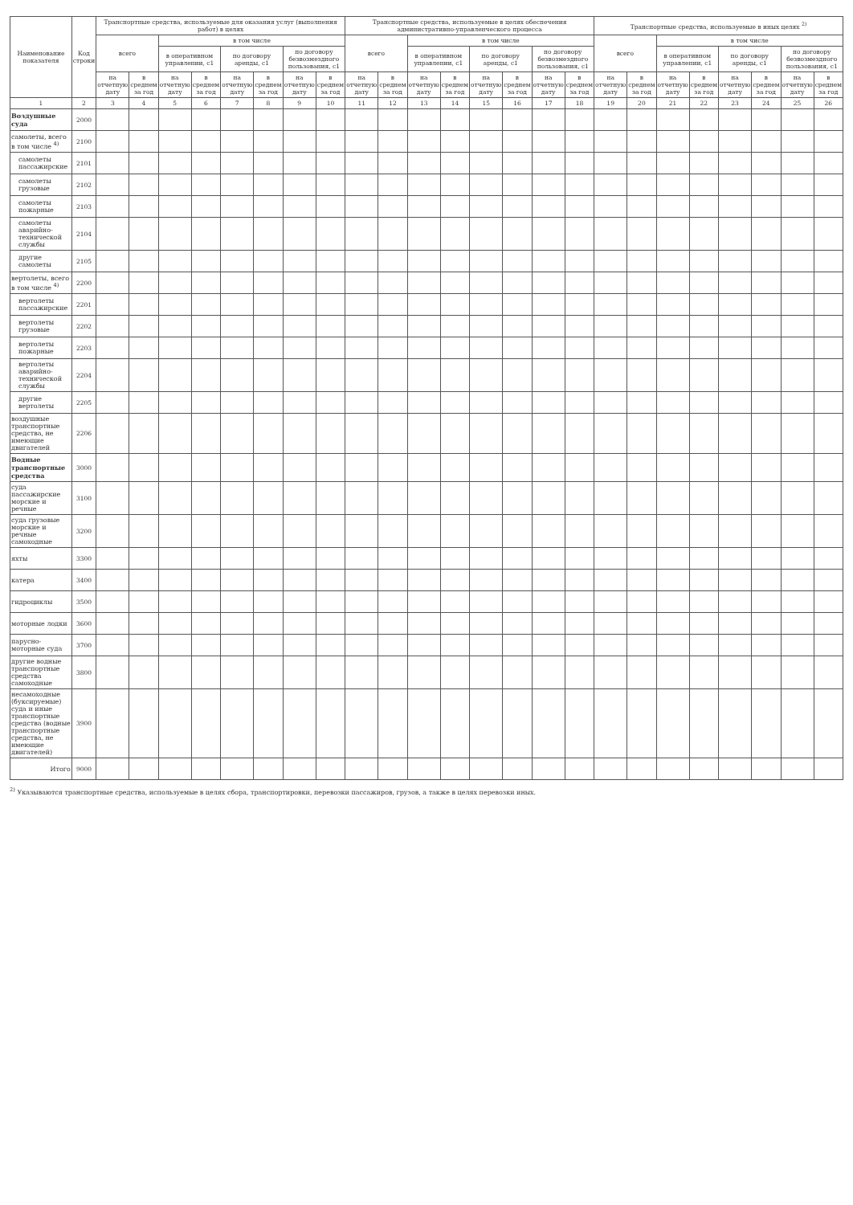| Наименование показателя | Код строки | Транспортные средства, используемые для оказания услуг (выполнения работ) в целях | | | | | | | | Транспортные средства, используемые в целях обеспечения административно-управленческого процесса | | | | | | | | Транспортные средства, используемые в иных целях <sup>2)</sup> | | | | | | | |
| --- | --- | --- | --- | --- | --- | --- | --- | --- | --- | --- | --- | --- | --- | --- | --- | --- | --- | --- | --- | --- | --- | --- | --- | --- | --- |
| | | всего | | в том числе | | | | | | всего | | в том числе | | | | | | всего | | в том числе | | | | | |
| | | | | в оперативном управлении, с1 | | по договору аренды, с1 | | по договору безвозмездного пользования, с1 | | | | в оперативном управлении, с1 | | по договору аренды, с1 | | по договору безвозмездного пользования, с1 | | | | в оперативном управлении, с1 | | по договору аренды, с1 | | по договору безвозмездного пользования, с1 | |
| | | на отчетную дату | в среднем за год | на отчетную дату | в среднем за год | на отчетную дату | в среднем за год | на отчетную дату | в среднем за год | на отчетную дату | в среднем за год | на отчетную дату | в среднем за год | на отчетную дату | в среднем за год | на отчетную дату | в среднем за год | на отчетную дату | в среднем за год | на отчетную дату | в среднем за год | на отчетную дату | в среднем за год | на отчетную дату | в среднем за год |
| 1 | 2 | 3 | 4 | 5 | 6 | 7 | 8 | 9 | 10 | 11 | 12 | 13 | 14 | 15 | 16 | 17 | 18 | 19 | 20 | 21 | 22 | 23 | 24 | 25 | 26 |
| Воздушные суда | 2000 | | | | | | | | | | | | | | | | | | | | | | | | |
| самолеты, всего в том числе <sup>4)</sup> | 2100 | | | | | | | | | | | | | | | | | | | | | | | | |
| самолеты пассажирские | 2101 | | | | | | | | | | | | | | | | | | | | | | | | |
| самолеты грузовые | 2102 | | | | | | | | | | | | | | | | | | | | | | | | |
| самолеты пожарные | 2103 | | | | | | | | | | | | | | | | | | | | | | | | |
| самолеты аварийно-технической службы | 2104 | | | | | | | | | | | | | | | | | | | | | | | | |
| другие самолеты | 2105 | | | | | | | | | | | | | | | | | | | | | | | | |
| вертолеты, всего в том числе <sup>4)</sup> | 2200 | | | | | | | | | | | | | | | | | | | | | | | | |
| вертолеты пассажирские | 2201 | | | | | | | | | | | | | | | | | | | | | | | | |
| вертолеты грузовые | 2202 | | | | | | | | | | | | | | | | | | | | | | | | |
| вертолеты пожарные | 2203 | | | | | | | | | | | | | | | | | | | | | | | | |
| вертолеты аварийно-технической службы | 2204 | | | | | | | | | | | | | | | | | | | | | | | | |
| другие вертолеты | 2205 | | | | | | | | | | | | | | | | | | | | | | | | |
| воздушные транспортные средства, не имеющие двигателей | 2206 | | | | | | | | | | | | | | | | | | | | | | | | |
| Водные транспортные средства | 3000 | | | | | | | | | | | | | | | | | | | | | | | | |
| суда пассажирские морские и речные | 3100 | | | | | | | | | | | | | | | | | | | | | | | | |
| суда грузовые морские и речные самоходные | 3200 | | | | | | | | | | | | | | | | | | | | | | | | |
| яхты | 3300 | | | | | | | | | | | | | | | | | | | | | | | | |
| катера | 3400 | | | | | | | | | | | | | | | | | | | | | | | | |
| гидроциклы | 3500 | | | | | | | | | | | | | | | | | | | | | | | | |
| моторные лодки | 3600 | | | | | | | | | | | | | | | | | | | | | | | | |
| парусно-моторные суда | 3700 | | | | | | | | | | | | | | | | | | | | | | | | |
| другие водные транспортные средства самоходные | 3800 | | | | | | | | | | | | | | | | | | | | | | | | |
| несамоходные (буксируемые) суда и иные транспортные средства (водные транспортные средства, не имеющие двигателей) | 3900 | | | | | | | | | | | | | | | | | | | | | | | | |
| Итого | 9000 | | | | | | | | | | | | | | | | | | | | | | | | |
<sup>2)</sup> Указываются транспортные средства, используемые в целях сбора, транспортировки, перевозки пассажиров, грузов, а также в целях перевозки иных.